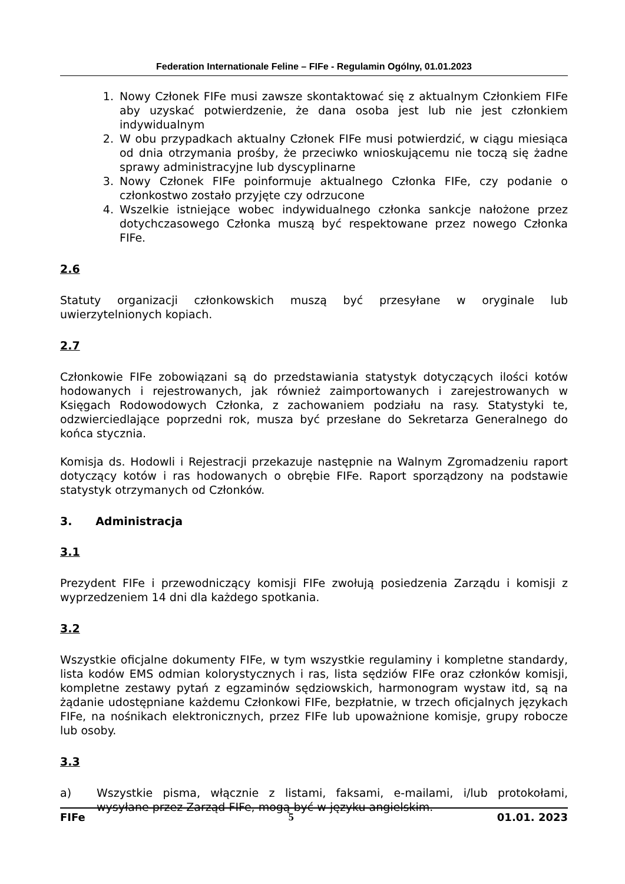Federation Internationale Feline – FIFe - Regulamin Ogólny, 01.01.2023
1. Nowy Członek FIFe musi zawsze skontaktować się z aktualnym Członkiem FIFe aby uzyskać potwierdzenie, że dana osoba jest lub nie jest członkiem indywidualnym
2. W obu przypadkach aktualny Członek FIFe musi potwierdzić, w ciągu miesiąca od dnia otrzymania prośby, że przeciwko wnioskującemu nie toczą się żadne sprawy administracyjne lub dyscyplinarne
3. Nowy Członek FIFe poinformuje aktualnego Członka FIFe, czy podanie o członkostwo zostało przyjęte czy odrzucone
4. Wszelkie istniejące wobec indywidualnego członka sankcje nałożone przez dotychczasowego Członka muszą być respektowane przez nowego Członka FIFe.
2.6
Statuty organizacji członkowskich muszą być przesyłane w oryginale lub uwierzytelnionych kopiach.
2.7
Członkowie FIFe zobowiązani są do przedstawiania statystyk dotyczących ilości kotów hodowanych i rejestrowanych, jak również zaimportowanych i zarejestrowanych w Księgach Rodowodowych Członka, z zachowaniem podziału na rasy. Statystyki te, odzwierciedlające poprzedni rok, musza być przesłane do Sekretarza Generalnego do końca stycznia.
Komisja ds. Hodowli i Rejestracji przekazuje następnie na Walnym Zgromadzeniu raport dotyczący kotów i ras hodowanych o obrębie FIFe. Raport sporządzony na podstawie statystyk otrzymanych od Członków.
3. Administracja
3.1
Prezydent FIFe i przewodniczący komisji FIFe zwołują posiedzenia Zarządu i komisji z wyprzedzeniem 14 dni dla każdego spotkania.
3.2
Wszystkie oficjalne dokumenty FIFe, w tym wszystkie regulaminy i kompletne standardy, lista kodów EMS odmian kolorystycznych i ras, lista sędziów FIFe oraz członków komisji, kompletne zestawy pytań z egzaminów sędziowskich, harmonogram wystaw itd, są na żądanie udostępniane każdemu Członkowi FIFe, bezpłatnie, w trzech oficjalnych językach FIFe, na nośnikach elektronicznych, przez FIFe lub upoważnione komisje, grupy robocze lub osoby.
3.3
a) Wszystkie pisma, włącznie z listami, faksami, e-mailami, i/lub protokołami, wysyłane przez Zarząd FIFe, mogą być w języku angielskim.
FIFe 5 01.01. 2023